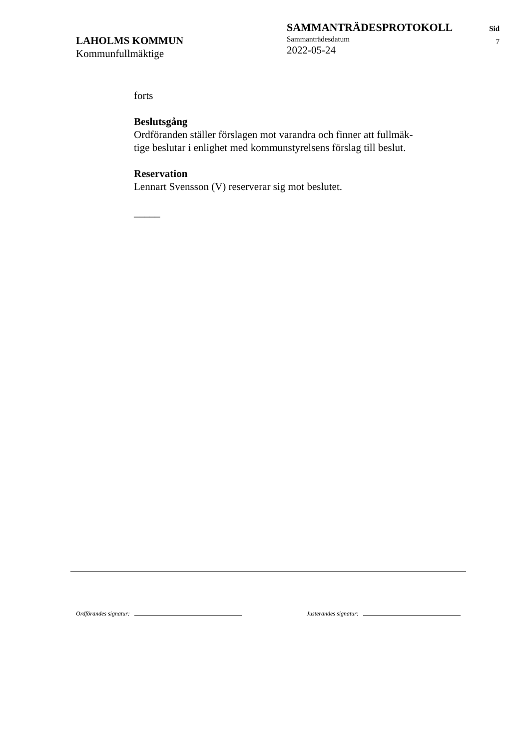LAHOLMS KOMMUN
Kommunfullmäktige
SAMMANTRÄDESPROTOKOLL
Sammanträdesdatum
2022-05-24
Sid
7
forts
Beslutsgång
Ordföranden ställer förslagen mot varandra och finner att fullmäk-
tige beslutar i enlighet med kommunstyrelsens förslag till beslut.
Reservation
Lennart Svensson (V) reserverar sig mot beslutet.
_____
Ordförandes signatur: Justerandes signatur: